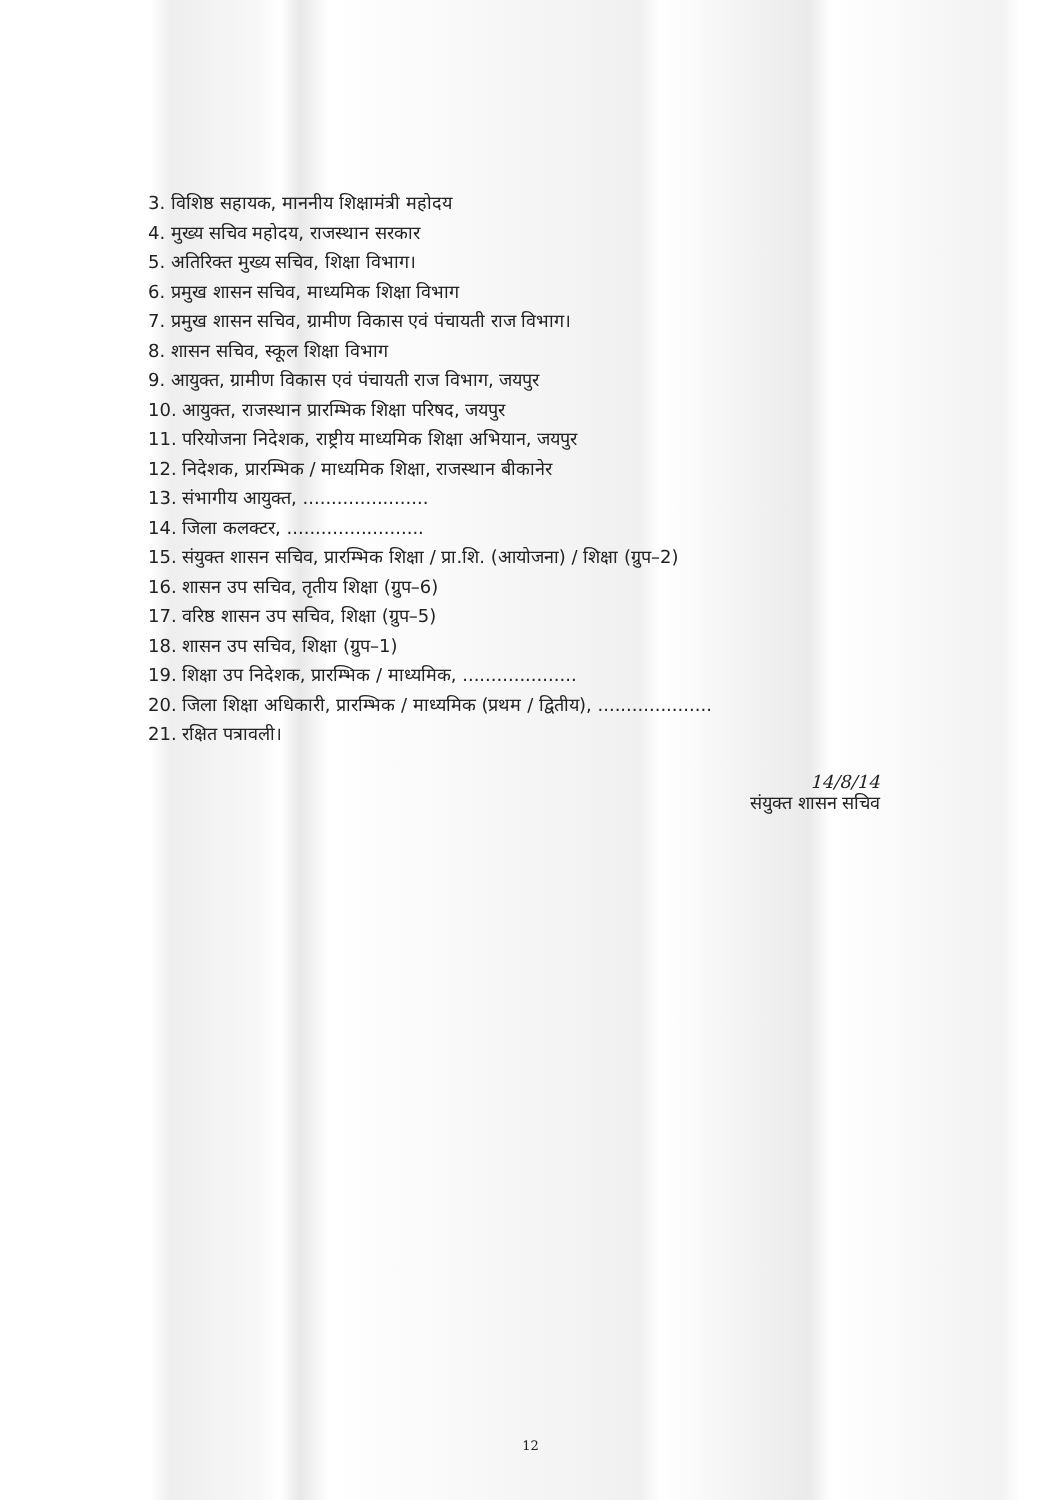3. विशिष्ठ सहायक, माननीय शिक्षामंत्री महोदय
4. मुख्य सचिव महोदय, राजस्थान सरकार
5. अतिरिक्त मुख्य सचिव, शिक्षा विभाग।
6. प्रमुख शासन सचिव, माध्यमिक शिक्षा विभाग
7. प्रमुख शासन सचिव, ग्रामीण विकास एवं पंचायती राज विभाग।
8. शासन सचिव, स्कूल शिक्षा विभाग
9. आयुक्त, ग्रामीण विकास एवं पंचायती राज विभाग, जयपुर
10. आयुक्त, राजस्थान प्रारम्भिक शिक्षा परिषद, जयपुर
11. परियोजना निदेशक, राष्ट्रीय माध्यमिक शिक्षा अभियान, जयपुर
12. निदेशक, प्रारम्भिक / माध्यमिक शिक्षा, राजस्थान बीकानेर
13. संभागीय आयुक्त, ......................
14. जिला कलक्टर, ........................
15. संयुक्त शासन सचिव, प्रारम्भिक शिक्षा / प्रा.शि. (आयोजना) / शिक्षा (ग्रुप–2)
16. शासन उप सचिव, तृतीय शिक्षा (ग्रुप–6)
17. वरिष्ठ शासन उप सचिव, शिक्षा (ग्रुप–5)
18. शासन उप सचिव, शिक्षा (ग्रुप–1)
19. शिक्षा उप निदेशक, प्रारम्भिक / माध्यमिक, ....................
20. जिला शिक्षा अधिकारी, प्रारम्भिक / माध्यमिक (प्रथम / द्वितीय), ....................
21. रक्षित पत्रावली।
14/8/14
संयुक्त शासन सचिव
12